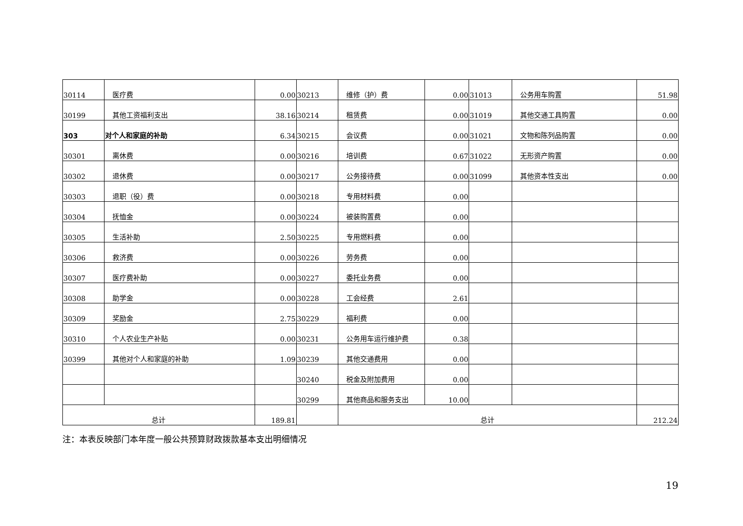| 30114 | 医疗费 | 0.00 | 30213 | 维修（护）费 | 0.00 | 31013 | 公务用车购置 | 51.98 |
| 30199 | 其他工资福利支出 | 38.16 | 30214 | 租赁费 | 0.00 | 31019 | 其他交通工具购置 | 0.00 |
| 303 | 对个人和家庭的补助 | 6.34 | 30215 | 会议费 | 0.00 | 31021 | 文物和陈列品购置 | 0.00 |
| 30301 | 离休费 | 0.00 | 30216 | 培训费 | 0.67 | 31022 | 无形资产购置 | 0.00 |
| 30302 | 退休费 | 0.00 | 30217 | 公务接待费 | 0.00 | 31099 | 其他资本性支出 | 0.00 |
| 30303 | 退职（役）费 | 0.00 | 30218 | 专用材料费 | 0.00 | | | |
| 30304 | 抚恤金 | 0.00 | 30224 | 被装购置费 | 0.00 | | | |
| 30305 | 生活补助 | 2.50 | 30225 | 专用燃料费 | 0.00 | | | |
| 30306 | 救济费 | 0.00 | 30226 | 劳务费 | 0.00 | | | |
| 30307 | 医疗费补助 | 0.00 | 30227 | 委托业务费 | 0.00 | | | |
| 30308 | 助学金 | 0.00 | 30228 | 工会经费 | 2.61 | | | |
| 30309 | 奖励金 | 2.75 | 30229 | 福利费 | 0.00 | | | |
| 30310 | 个人农业生产补贴 | 0.00 | 30231 | 公务用车运行维护费 | 0.38 | | | |
| 30399 | 其他对个人和家庭的补助 | 1.09 | 30239 | 其他交通费用 | 0.00 | | | |
| | | | 30240 | 税金及附加费用 | 0.00 | | | |
| | | | 30299 | 其他商品和服务支出 | 10.00 | | | |
| 总计 | | 189.81 | | 总计 | | | | 212.24 |
注：本表反映部门本年度一般公共预算财政拨款基本支出明细情况
19